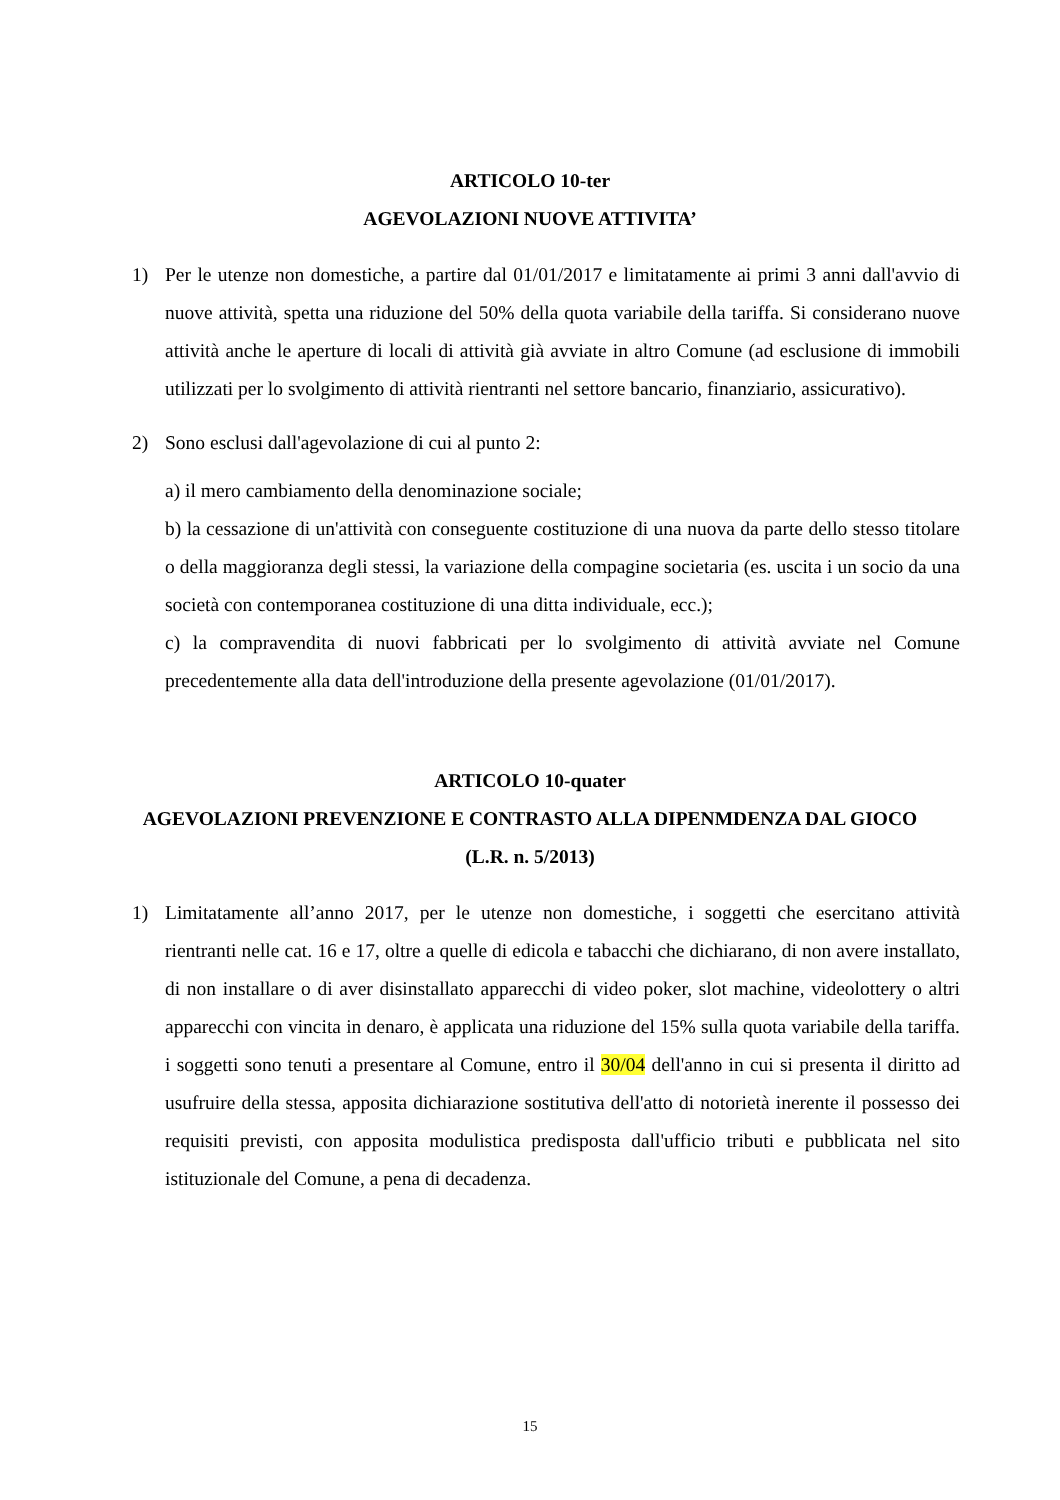ARTICOLO 10-ter
AGEVOLAZIONI NUOVE ATTIVITA’
1) Per le utenze non domestiche, a partire dal 01/01/2017 e limitatamente ai primi 3 anni dall'avvio di nuove attività, spetta una riduzione del 50% della quota variabile della tariffa. Si considerano nuove attività anche le aperture di locali di attività già avviate in altro Comune (ad esclusione di immobili utilizzati per lo svolgimento di attività rientranti nel settore bancario, finanziario, assicurativo).
2) Sono esclusi dall'agevolazione di cui al punto 2:
a) il mero cambiamento della denominazione sociale;
b) la cessazione di un'attività con conseguente costituzione di una nuova da parte dello stesso titolare o della maggioranza degli stessi, la variazione della compagine societaria (es. uscita i un socio da una società con contemporanea costituzione di una ditta individuale, ecc.);
c) la compravendita di nuovi fabbricati per lo svolgimento di attività avviate nel Comune precedentemente alla data dell'introduzione della presente agevolazione (01/01/2017).
ARTICOLO 10-quater
AGEVOLAZIONI PREVENZIONE E CONTRASTO ALLA DIPENMDENZA DAL GIOCO
(L.R. n. 5/2013)
1) Limitatamente all’anno 2017, per le utenze non domestiche, i soggetti che esercitano attività rientranti nelle cat. 16 e 17, oltre a quelle di edicola e tabacchi che dichiarano, di non avere installato, di non installare o di aver disinstallato apparecchi di video poker, slot machine, videolottery o altri apparecchi con vincita in denaro, è applicata una riduzione del 15% sulla quota variabile della tariffa. i soggetti sono tenuti a presentare al Comune, entro il 30/04 dell'anno in cui si presenta il diritto ad usufruire della stessa, apposita dichiarazione sostitutiva dell'atto di notorietà inerente il possesso dei requisiti previsti, con apposita modulistica predisposta dall'ufficio tributi e pubblicata nel sito istituzionale del Comune, a pena di decadenza.
15